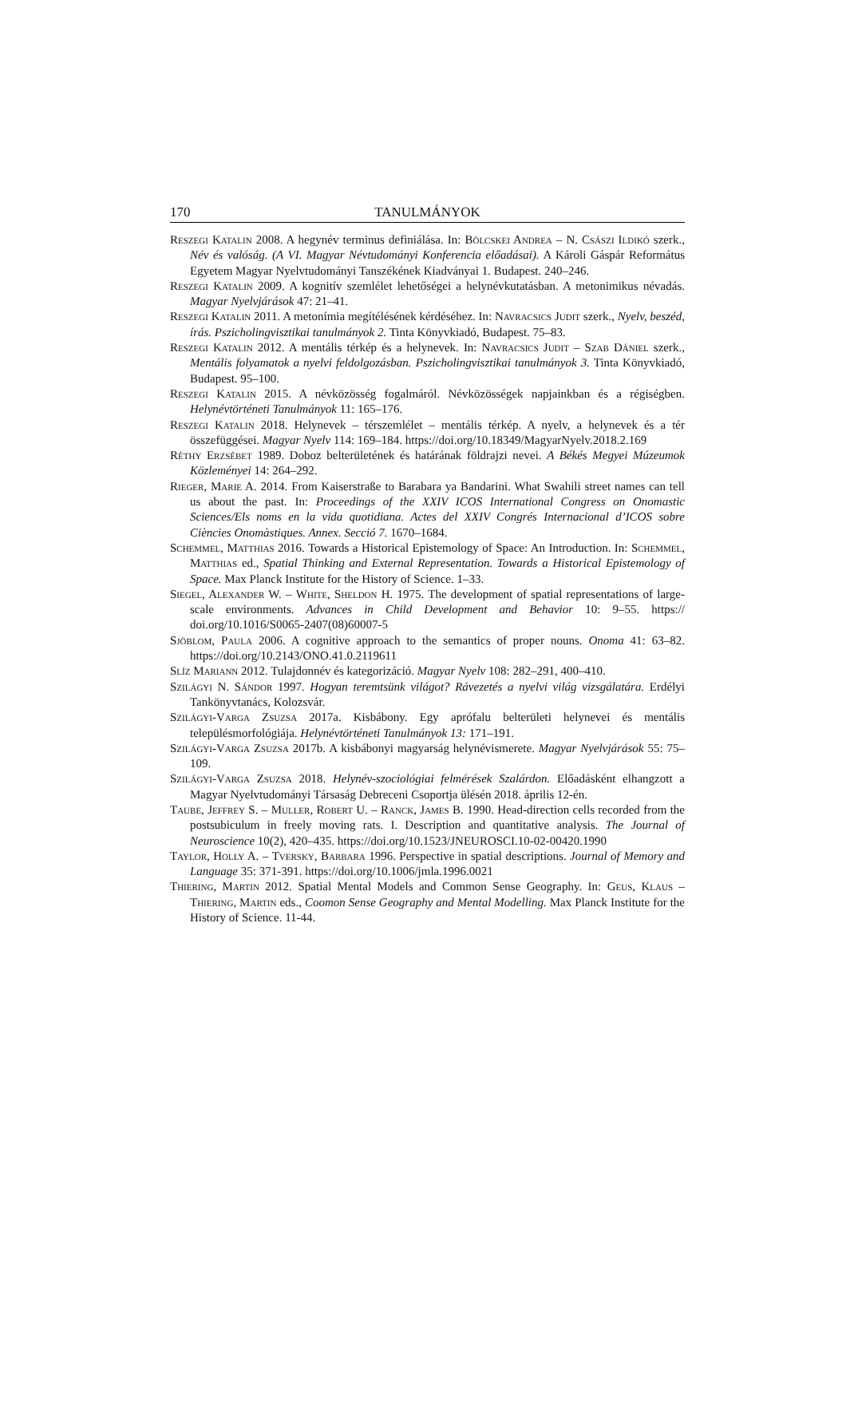170 TANULMÁNYOK
Reszegi Katalin 2008. A hegynév terminus definiálása. In: Bölcskei Andrea – N. Császi Ildikó szerk., Név és valóság. (A VI. Magyar Névtudományi Konferencia előadásai). A Károli Gáspár Református Egyetem Magyar Nyelvtudományi Tanszékének Kiadványai 1. Budapest. 240–246.
Reszegi Katalin 2009. A kognitív szemlélet lehetőségei a helynévkutatásban. A metonimikus névadás. Magyar Nyelvjárások 47: 21–41.
Reszegi Katalin 2011. A metonímia megítélésének kérdéséhez. In: Navracsics Judit szerk., Nyelv, beszéd, írás. Pszicholingvisztikai tanulmányok 2. Tinta Könyvkiadó, Budapest. 75–83.
Reszegi Katalin 2012. A mentális térkép és a helynevek. In: Navracsics Judit – Szab Dániel szerk., Mentális folyamatok a nyelvi feldolgozásban. Pszicholingvisztikai tanulmányok 3. Tinta Könyvkiadó, Budapest. 95–100.
Reszegi Katalin 2015. A névközösség fogalmáról. Névközösségek napjainkban és a régiségben. Helynévtörténeti Tanulmányok 11: 165–176.
Reszegi Katalin 2018. Helynevek – térszemlélet – mentális térkép. A nyelv, a helynevek és a tér összefüggései. Magyar Nyelv 114: 169–184. https://doi.org/10.18349/MagyarNyelv.2018.2.169
Réthy Erzsébet 1989. Doboz belterületének és határának földrajzi nevei. A Békés Megyei Múzeumok Közleményei 14: 264–292.
Rieger, Marie A. 2014. From Kaiserstraße to Barabara ya Bandarini. What Swahili street names can tell us about the past. In: Proceedings of the XXIV ICOS International Congress on Onomastic Sciences/Els noms en la vida quotidiana. Actes del XXIV Congrés Internacional d’ICOS sobre Ciències Onomàstiques. Annex. Secció 7. 1670–1684.
Schemmel, Matthias 2016. Towards a Historical Epistemology of Space: An Introduction. In: Schemmel, Matthias ed., Spatial Thinking and External Representation. Towards a Historical Epistemology of Space. Max Planck Institute for the History of Science. 1–33.
Siegel, Alexander W. – White, Sheldon H. 1975. The development of spatial representations of large-scale environments. Advances in Child Development and Behavior 10: 9–55. https:// doi.org/10.1016/S0065-2407(08)60007-5
Sjöblom, Paula 2006. A cognitive approach to the semantics of proper nouns. Onoma 41: 63–82. https://doi.org/10.2143/ONO.41.0.2119611
Slíz Mariann 2012. Tulajdonnév és kategorizáció. Magyar Nyelv 108: 282–291, 400–410.
Szilágyi N. Sándor 1997. Hogyan teremtsünk világot? Rávezetés a nyelvi világ vizsgálatára. Erdélyi Tankönyvtanács, Kolozsvár.
Szilágyi-Varga Zsuzsa 2017a. Kisbábony. Egy aprófalu belterületi helynevei és mentális településmorfológiája. Helynévtörténeti Tanulmányok 13: 171–191.
Szilágyi-Varga Zsuzsa 2017b. A kisbábonyi magyarság helynévismerete. Magyar Nyelvjárások 55: 75–109.
Szilágyi-Varga Zsuzsa 2018. Helynév-szociológiai felmérések Szalárdon. Előadásként elhangzott a Magyar Nyelvtudományi Társaság Debreceni Csoportja ülésén 2018. április 12-én.
Taube, Jeffrey S. – Muller, Robert U. – Ranck, James B. 1990. Head-direction cells recorded from the postsubiculum in freely moving rats. I. Description and quantitative analysis. The Journal of Neuroscience 10(2), 420–435. https://doi.org/10.1523/JNEUROSCI.10-02-00420.1990
Taylor, Holly A. – Tversky, Barbara 1996. Perspective in spatial descriptions. Journal of Memory and Language 35: 371-391. https://doi.org/10.1006/jmla.1996.0021
Thiering, Martin 2012. Spatial Mental Models and Common Sense Geography. In: Geus, Klaus – Thiering, Martin eds., Coomon Sense Geography and Mental Modelling. Max Planck Institute for the History of Science. 11-44.